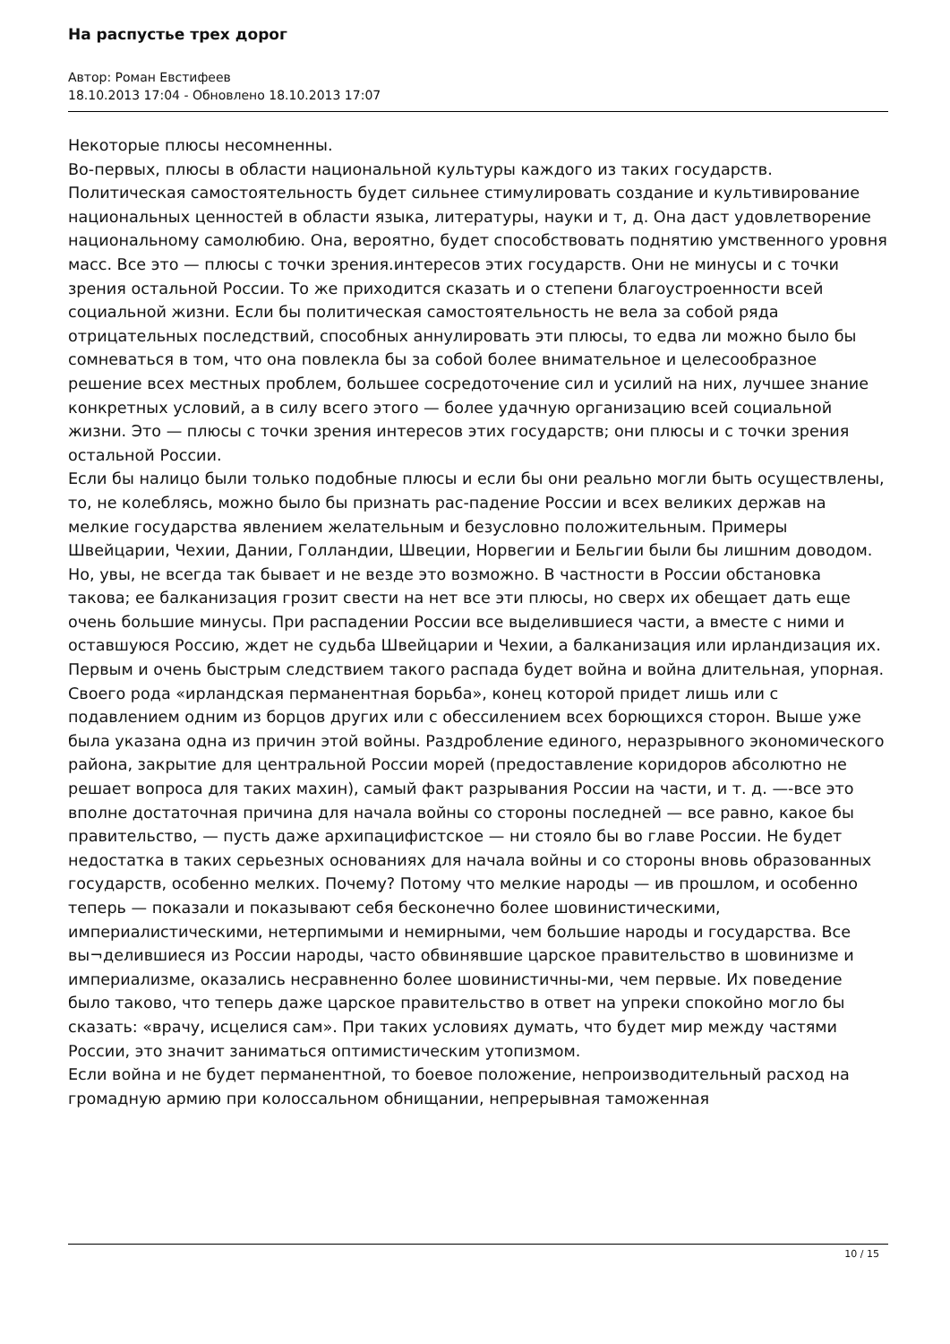На распустье трех дорог
Автор: Роман Евстифеев
18.10.2013 17:04 - Обновлено 18.10.2013 17:07
Некоторые плюсы несомненны.
Во-первых, плюсы в области национальной культуры каждого из таких государств.
Политическая самостоятельность будет сильнее стимулировать создание и культивирование национальных ценностей в области языка, литературы, науки и т, д. Она даст удовлетворение национальному самолюбию. Она, вероятно, будет способствовать поднятию умственного уровня масс. Все это — плюсы с точки зрения.интересов этих государств. Они не минусы и с точки зрения остальной России. То же приходится сказать и о степени благоустроенности всей социальной жизни. Если бы политическая самостоятельность не вела за собой ряда отрицательных последствий, способных аннулировать эти плюсы, то едва ли можно было бы сомневаться в том, что она повлекла бы за собой более внимательное и целесообразное решение всех местных проблем, большее сосредоточение сил и усилий на них, лучшее знание конкретных условий, а в силу всего этого — более удачную организацию всей социальной жизни. Это — плюсы с точки зрения интересов этих государств; они плюсы и с точки зрения остальной России.
Если бы налицо были только подобные плюсы и если бы они реально могли быть осуществлены, то, не колеблясь, можно было бы признать рас-падение России и всех великих держав на мелкие государства явлением желательным и безусловно положительным. Примеры Швейцарии, Чехии, Дании, Голландии, Швеции, Норвегии и Бельгии были бы лишним доводом.
Но, увы, не всегда так бывает и не везде это возможно. В частности в России обстановка такова; ее балканизация грозит свести на нет все эти плюсы, но сверх их обещает дать еще очень большие минусы. При распадении России все выделившиеся части, а вместе с ними и оставшуюся Россию, ждет не судьба Швейцарии и Чехии, а балканизация или ирландизация их.
Первым и очень быстрым следствием такого распада будет война и война длительная, упорная. Своего рода «ирландская перманентная борьба», конец которой придет лишь или с подавлением одним из борцов других или с обессилением всех борющихся сторон. Выше уже была указана одна из причин этой войны. Раздробление единого, неразрывного экономического района, закрытие для центральной России морей (предоставление коридоров абсолютно не решает вопроса для таких махин), самый факт разрывания России на части, и т. д. —-все это вполне достаточная причина для начала войны со стороны последней — все равно, какое бы правительство, — пусть даже архипацифистское — ни стояло бы во главе России. Не будет недостатка в таких серьезных основаниях для начала войны и со стороны вновь образованных государств, особенно мелких. Почему? Потому что мелкие народы — ив прошлом, и особенно теперь — показали и показывают себя бесконечно более шовинистическими, империалистическими, нетерпимыми и немирными, чем большие народы и государства. Все вы¬делившиеся из России народы, часто обвинявшие царское правительство в шовинизме и империализме, оказались несравненно более шовинистичны-ми, чем первые. Их поведение было таково, что теперь даже царское правительство в ответ на упреки спокойно могло бы сказать: «врачу, исцелися сам». При таких условиях думать, что будет мир между частями России, это значит заниматься оптимистическим утопизмом.
Если война и не будет перманентной, то боевое положение, непроизводительный расход на громадную армию при колоссальном обнищании, непрерывная таможенная
10 / 15